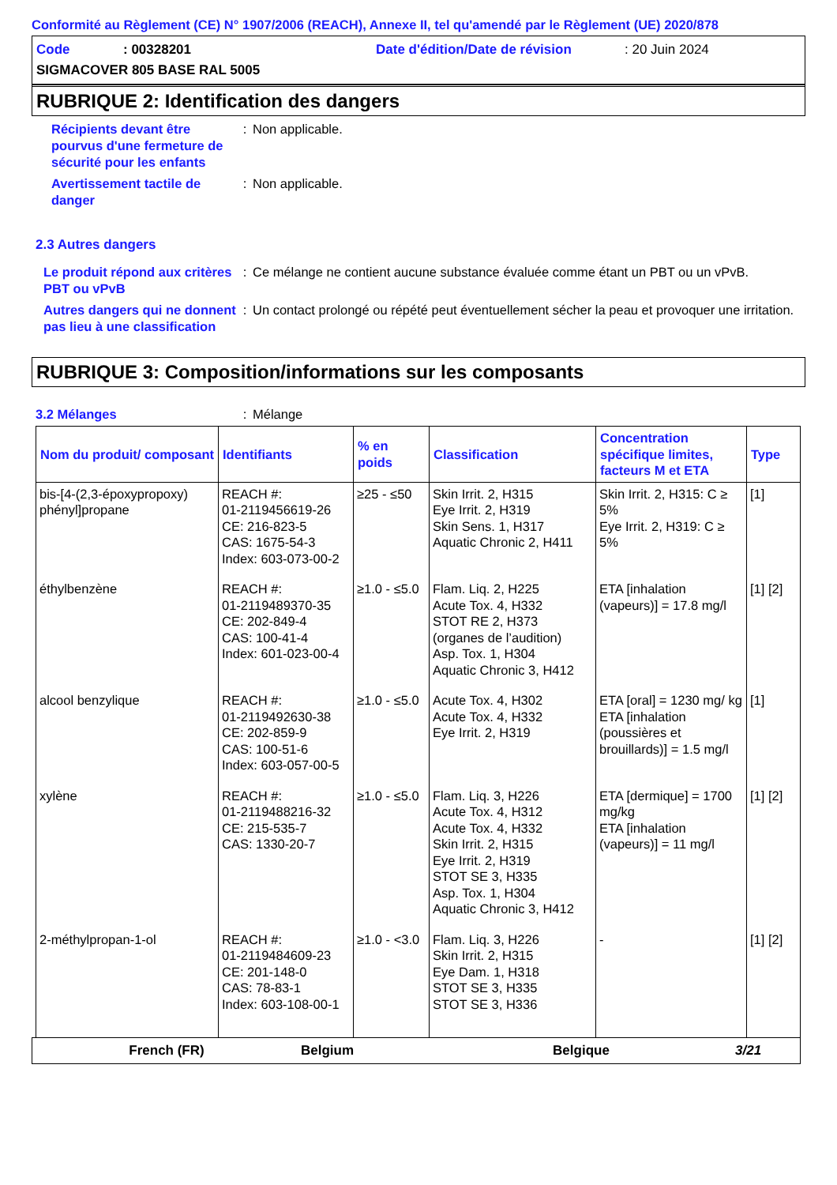Conformité au Règlement (CE) N° 1907/2006 (REACH), Annexe II, tel qu'amendé par le Règlement (UE) 2020/878
Code: 00328201 Date d'édition/Date de révision: 20 Juin 2024
SIGMACOVER 805 BASE RAL 5005
RUBRIQUE 2: Identification des dangers
Récipients devant être pourvus d'une fermeture de sécurité pour les enfants
: Non applicable.
Avertissement tactile de danger
: Non applicable.
2.3 Autres dangers
Le produit répond aux critères PBT ou vPvB
: Ce mélange ne contient aucune substance évaluée comme étant un PBT ou un vPvB.
Autres dangers qui ne donnent pas lieu à une classification
: Un contact prolongé ou répété peut éventuellement sécher la peau et provoquer une irritation.
RUBRIQUE 3: Composition/informations sur les composants
3.2 Mélanges : Mélange
| Nom du produit/ composant | Identifiants | % en poids | Classification | Concentration spécifique limites, facteurs M et ETA | Type |
| --- | --- | --- | --- | --- | --- |
| bis-[4-(2,3-époxypropoxy) phényl]propane | REACH #: 01-2119456619-26 CE: 216-823-5 CAS: 1675-54-3 Index: 603-073-00-2 | ≥25 - ≤50 | Skin Irrit. 2, H315 Eye Irrit. 2, H319 Skin Sens. 1, H317 Aquatic Chronic 2, H411 | Skin Irrit. 2, H315: C ≥ 5% Eye Irrit. 2, H319: C ≥ 5% | [1] |
| éthylbenzène | REACH #: 01-2119489370-35 CE: 202-849-4 CAS: 100-41-4 Index: 601-023-00-4 | ≥1.0 - ≤5.0 | Flam. Liq. 2, H225 Acute Tox. 4, H332 STOT RE 2, H373 (organes de l’audition) Asp. Tox. 1, H304 Aquatic Chronic 3, H412 | ETA [inhalation (vapeurs)] = 17.8 mg/l | [1] [2] |
| alcool benzylique | REACH #: 01-2119492630-38 CE: 202-859-9 CAS: 100-51-6 Index: 603-057-00-5 | ≥1.0 - ≤5.0 | Acute Tox. 4, H302 Acute Tox. 4, H332 Eye Irrit. 2, H319 | ETA [oral] = 1230 mg/ kg ETA [inhalation (poussières et brouillards)] = 1.5 mg/l | [1] |
| xylène | REACH #: 01-2119488216-32 CE: 215-535-7 CAS: 1330-20-7 | ≥1.0 - ≤5.0 | Flam. Liq. 3, H226 Acute Tox. 4, H312 Acute Tox. 4, H332 Skin Irrit. 2, H315 Eye Irrit. 2, H319 STOT SE 3, H335 Asp. Tox. 1, H304 Aquatic Chronic 3, H412 | ETA [dermique] = 1700 mg/kg ETA [inhalation (vapeurs)] = 11 mg/l | [1] [2] |
| 2-méthylpropan-1-ol | REACH #: 01-2119484609-23 CE: 201-148-0 CAS: 78-83-1 Index: 603-108-00-1 | ≥1.0 - <3.0 | Flam. Liq. 3, H226 Skin Irrit. 2, H315 Eye Dam. 1, H318 STOT SE 3, H335 STOT SE 3, H336 | - | [1] [2] |
French (FR) Belgium Belgique 3/21